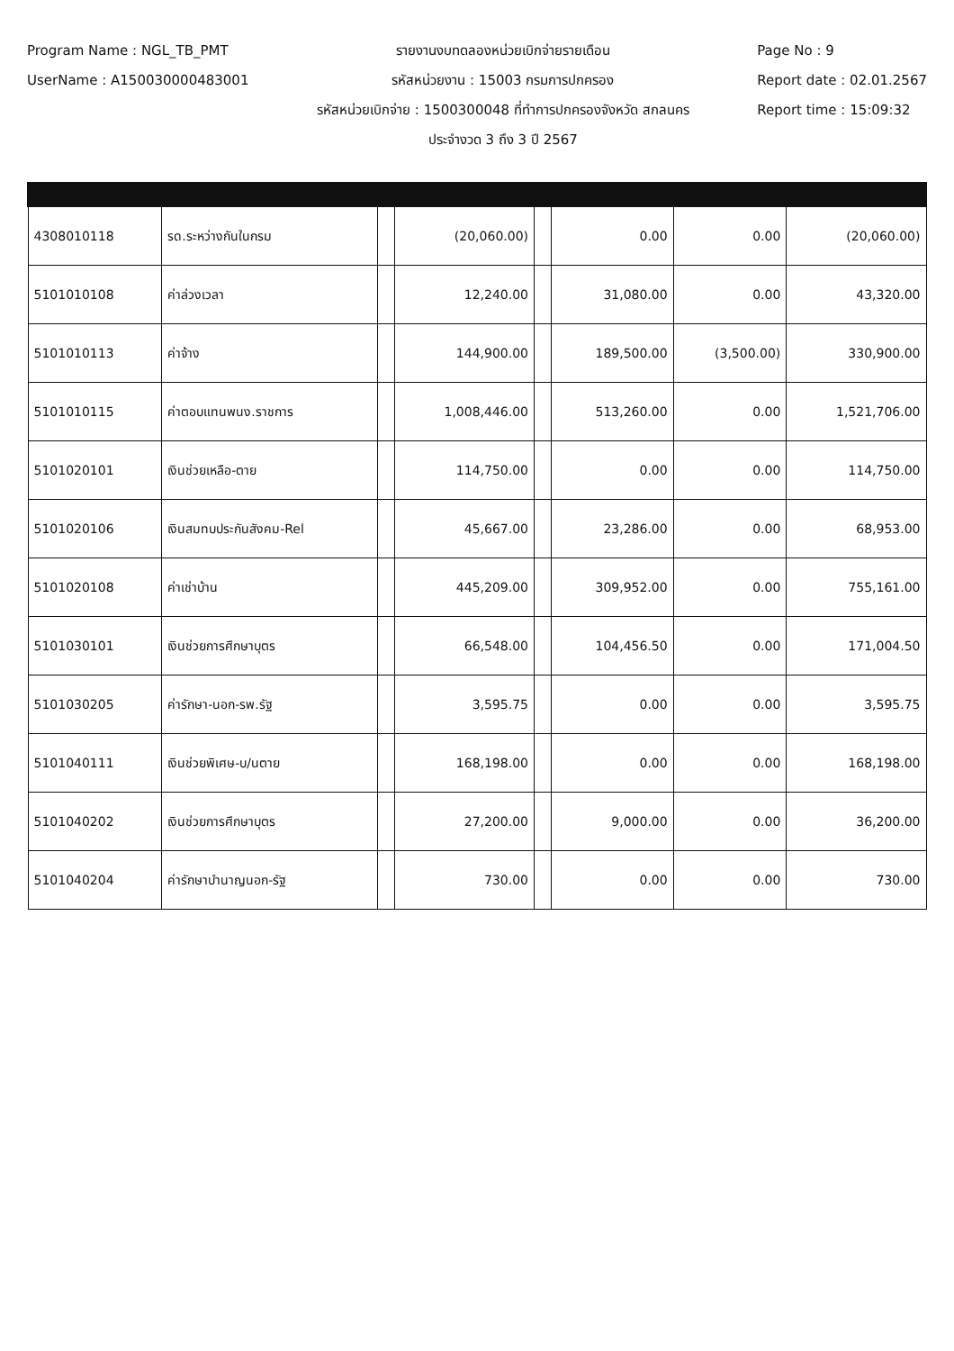Program Name : NGL_TB_PMT
UserName : A150030000483001
รายงานงบทดลองหน่วยเบิกจ่ายรายเดือน
รหัสหน่วยงาน : 15003 กรมการปกครอง
รหัสหน่วยเบิกจ่าย : 1500300048 ที่ทำการปกครองจังหวัด สกลนคร
ประจำงวด 3 ถึง 3 ปี 2567
Page No : 9
Report date : 02.01.2567
Report time : 15:09:32
| 4308010118 | รด.ระหว่างกันในกรม | | (20,060.00) | | 0.00 | 0.00 | (20,060.00) |
| 5101010108 | ค่าล่วงเวลา | | 12,240.00 | | 31,080.00 | 0.00 | 43,320.00 |
| 5101010113 | ค่าจ้าง | | 144,900.00 | | 189,500.00 | (3,500.00) | 330,900.00 |
| 5101010115 | ค่าตอบแทนพนง.ราชการ | | 1,008,446.00 | | 513,260.00 | 0.00 | 1,521,706.00 |
| 5101020101 | เงินช่วยเหลือ-ตาย | | 114,750.00 | | 0.00 | 0.00 | 114,750.00 |
| 5101020106 | เงินสมทบประกันสังคม-Rel | | 45,667.00 | | 23,286.00 | 0.00 | 68,953.00 |
| 5101020108 | ค่าเช่าบ้าน | | 445,209.00 | | 309,952.00 | 0.00 | 755,161.00 |
| 5101030101 | เงินช่วยการศึกษาบุตร | | 66,548.00 | | 104,456.50 | 0.00 | 171,004.50 |
| 5101030205 | ค่ารักษา-นอก-รพ.รัฐ | | 3,595.75 | | 0.00 | 0.00 | 3,595.75 |
| 5101040111 | เงินช่วยพิเศษ-บ/นตาย | | 168,198.00 | | 0.00 | 0.00 | 168,198.00 |
| 5101040202 | เงินช่วยการศึกษาบุตร | | 27,200.00 | | 9,000.00 | 0.00 | 36,200.00 |
| 5101040204 | ค่ารักษาบำนาญนอก-รัฐ | | 730.00 | | 0.00 | 0.00 | 730.00 |